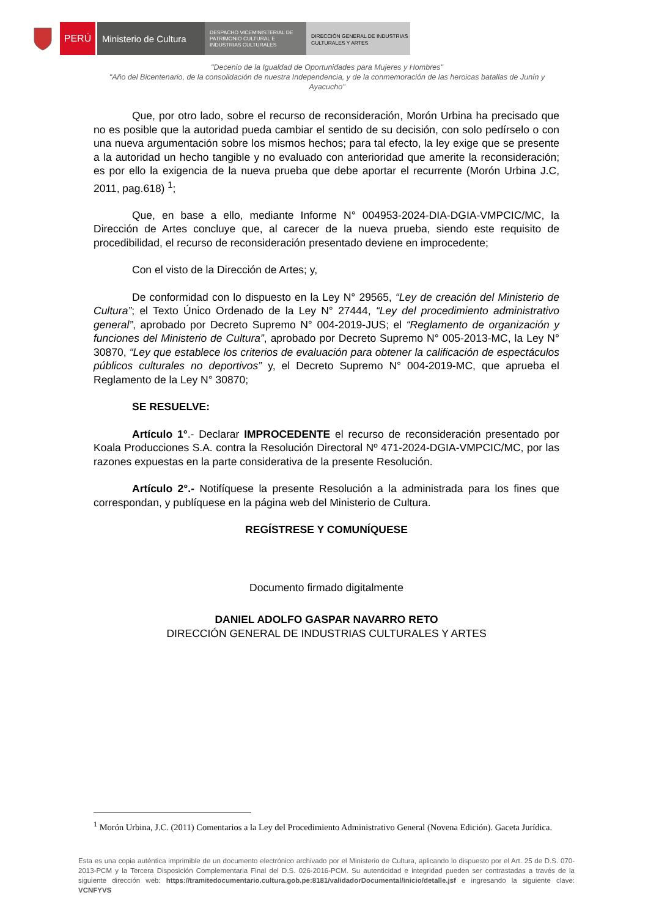PERÚ Ministerio de Cultura
DESPACHO VICEMINISTERIAL DE PATRIMONIO CULTURAL E INDUSTRIAS CULTURALES
DIRECCIÓN GENERAL DE INDUSTRIAS CULTURALES Y ARTES
"Decenio de la Igualdad de Oportunidades para Mujeres y Hombres"
"Año del Bicentenario, de la consolidación de nuestra Independencia, y de la conmemoración de las heroicas batallas de Junín y Ayacucho"
Que, por otro lado, sobre el recurso de reconsideración, Morón Urbina ha precisado que no es posible que la autoridad pueda cambiar el sentido de su decisión, con solo pedírselo o con una nueva argumentación sobre los mismos hechos; para tal efecto, la ley exige que se presente a la autoridad un hecho tangible y no evaluado con anterioridad que amerite la reconsideración; es por ello la exigencia de la nueva prueba que debe aportar el recurrente (Morón Urbina J.C, 2011, pag.618) <sup>1</sup>;
Que, en base a ello, mediante Informe N° 004953-2024-DIA-DGIA-VMPCIC/MC, la Dirección de Artes concluye que, al carecer de la nueva prueba, siendo este requisito de procedibilidad, el recurso de reconsideración presentado deviene en improcedente;
Con el visto de la Dirección de Artes; y,
De conformidad con lo dispuesto en la Ley N° 29565, “Ley de creación del Ministerio de Cultura”; el Texto Único Ordenado de la Ley N° 27444, “Ley del procedimiento administrativo general”, aprobado por Decreto Supremo N° 004-2019-JUS; el “Reglamento de organización y funciones del Ministerio de Cultura”, aprobado por Decreto Supremo N° 005-2013-MC, la Ley N° 30870, “Ley que establece los criterios de evaluación para obtener la calificación de espectáculos públicos culturales no deportivos” y, el Decreto Supremo N° 004-2019-MC, que aprueba el Reglamento de la Ley N° 30870;
SE RESUELVE:
Artículo 1°.- Declarar IMPROCEDENTE el recurso de reconsideración presentado por Koala Producciones S.A. contra la Resolución Directoral Nº 471-2024-DGIA-VMPCIC/MC, por las razones expuestas en la parte considerativa de la presente Resolución.
Artículo 2°.- Notifíquese la presente Resolución a la administrada para los fines que correspondan, y publíquese en la página web del Ministerio de Cultura.
REGÍSTRESE Y COMUNÍQUESE
Documento firmado digitalmente
DANIEL ADOLFO GASPAR NAVARRO RETO
DIRECCIÓN GENERAL DE INDUSTRIAS CULTURALES Y ARTES
<sup>1</sup> Morón Urbina, J.C. (2011) Comentarios a la Ley del Procedimiento Administrativo General (Novena Edición). Gaceta Jurídica.
Esta es una copia auténtica imprimible de un documento electrónico archivado por el Ministerio de Cultura, aplicando lo dispuesto por el Art. 25 de D.S. 070-2013-PCM y la Tercera Disposición Complementaria Final del D.S. 026-2016-PCM. Su autenticidad e integridad pueden ser contrastadas a través de la siguiente dirección web: https://tramitedocumentario.cultura.gob.pe:8181/validadorDocumental/inicio/detalle.jsf e ingresando la siguiente clave: VCNFYVS